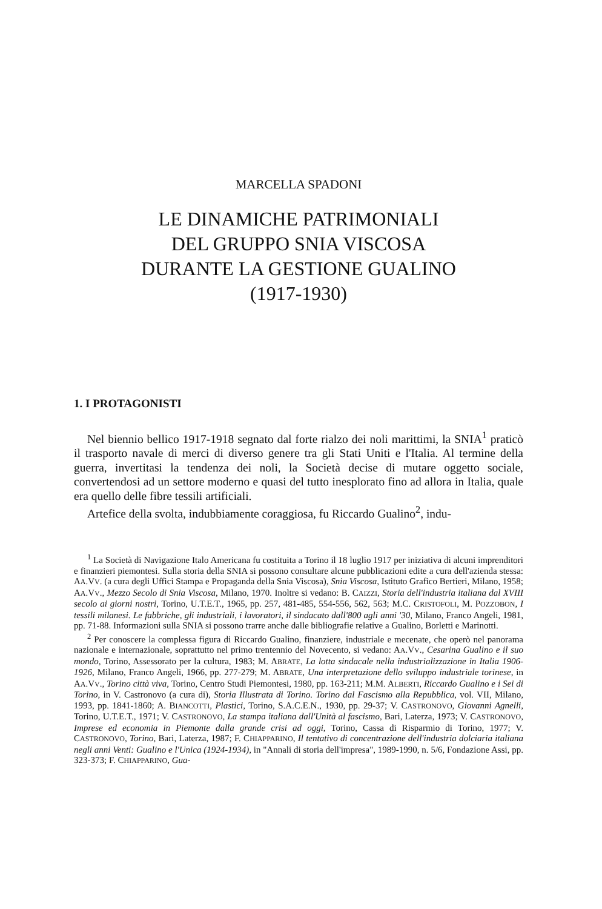MARCELLA SPADONI
LE DINAMICHE PATRIMONIALI
DEL GRUPPO SNIA VISCOSA
DURANTE LA GESTIONE GUALINO
(1917-1930)
1. I PROTAGONISTI
Nel biennio bellico 1917-1918 segnato dal forte rialzo dei noli marittimi, la SNIA<sup>1</sup> praticò il trasporto navale di merci di diverso genere tra gli Stati Uniti e l'Italia. Al termine della guerra, invertitasi la tendenza dei noli, la Società decise di mutare oggetto sociale, convertendosi ad un settore moderno e quasi del tutto inesplorato fino ad allora in Italia, quale era quello delle fibre tessili artificiali.
Artefice della svolta, indubbiamente coraggiosa, fu Riccardo Gualino<sup>2</sup>, indu-
<sup>1</sup> La Società di Navigazione Italo Americana fu costituita a Torino il 18 luglio 1917 per iniziativa di alcuni imprenditori e finanzieri piemontesi. Sulla storia della SNIA si possono consultare alcune pubblicazioni edite a cura dell'azienda stessa: AA.VV. (a cura degli Uffici Stampa e Propaganda della Snia Viscosa), Snia Viscosa, Istituto Grafico Bertieri, Milano, 1958; AA.VV., Mezzo Secolo di Snia Viscosa, Milano, 1970. Inoltre si vedano: B. CAIZZI, Storia dell'industria italiana dal XVIII secolo ai giorni nostri, Torino, U.T.E.T., 1965, pp. 257, 481-485, 554-556, 562, 563; M.C. CRISTOFOLI, M. POZZOBON, I tessili milanesi. Le fabbriche, gli industriali, i lavoratori, il sindacato dall'800 agli anni '30, Milano, Franco Angeli, 1981, pp. 71-88. Informazioni sulla SNIA si possono trarre anche dalle bibliografie relative a Gualino, Borletti e Marinotti.
<sup>2</sup> Per conoscere la complessa figura di Riccardo Gualino, finanziere, industriale e mecenate, che operò nel panorama nazionale e internazionale, soprattutto nel primo trentennio del Novecento, si vedano: AA.VV., Cesarina Gualino e il suo mondo, Torino, Assessorato per la cultura, 1983; M. ABRATE, La lotta sindacale nella industrializzazione in Italia 1906-1926, Milano, Franco Angeli, 1966, pp. 277-279; M. ABRATE, Una interpretazione dello sviluppo industriale torinese, in AA.VV., Torino città viva, Torino, Centro Studi Piemontesi, 1980, pp. 163-211; M.M. ALBERTI, Riccardo Gualino e i Sei di Torino, in V. Castronovo (a cura di), Storia Illustrata di Torino. Torino dal Fascismo alla Repubblica, vol. VII, Milano, 1993, pp. 1841-1860; A. BIANCOTTI, Plastici, Torino, S.A.C.E.N., 1930, pp. 29-37; V. CASTRONOVO, Giovanni Agnelli, Torino, U.T.E.T., 1971; V. CASTRONOVO, La stampa italiana dall'Unità al fascismo, Bari, Laterza, 1973; V. CASTRONOVO, Imprese ed economia in Piemonte dalla grande crisi ad oggi, Torino, Cassa di Risparmio di Torino, 1977; V. CASTRONOVO, Torino, Bari, Laterza, 1987; F. CHIAPPARINO, Il tentativo di concentrazione dell'industria dolciaria italiana negli anni Venti: Gualino e l'Unica (1924-1934), in "Annali di storia dell'impresa", 1989-1990, n. 5/6, Fondazione Assi, pp. 323-373; F. CHIAPPARINO, Gua-